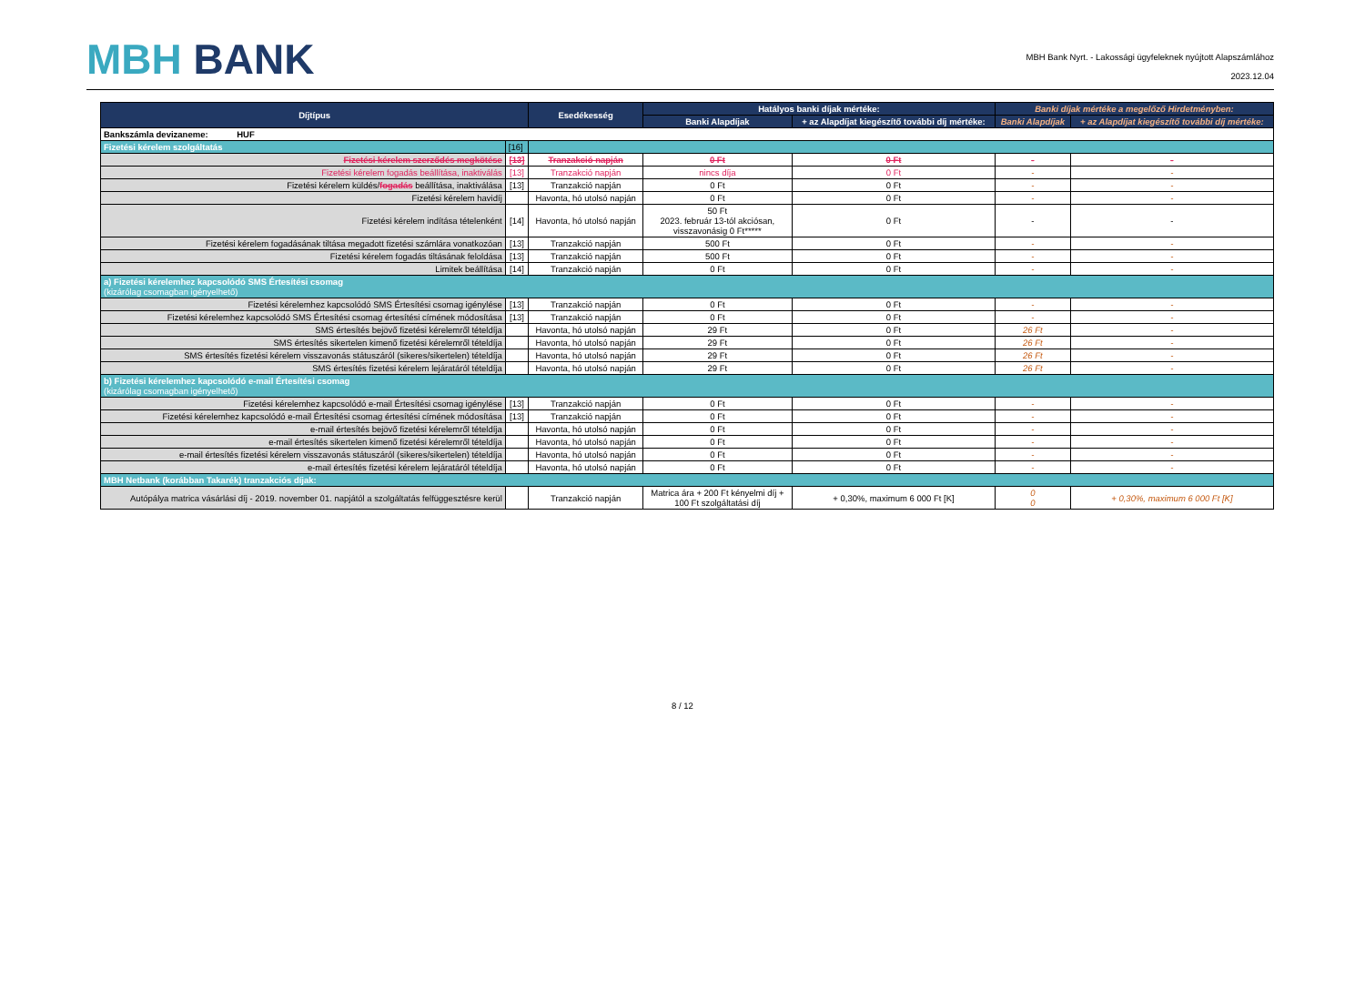MBH BANK
MBH Bank Nyrt. - Lakossági ügyfeleknek nyújtott Alapszámlához
2023.12.04
| Díjtípus | | Esedékesség | Hatályos banki díjak mértéke: | | Banki díjak mértéke a megelőző Hirdetményben: | |
| --- | --- | --- | --- | --- | --- | --- |
| | | | Banki Alapdíjak | + az Alapdíjat kiegészítő további díj mértéke: | Banki Alapdíjak | + az Alapdíjat kiegészítő további díj mértéke: |
| Bankszámla devizaneme: HUF | | | | | | |
| Fizetési kérelem szolgáltatás | [16] | | | | | |
| Fizetési kérelem szerződés megkötése | [13] | Tranzakció napján | 0 Ft | 0 Ft | - | - |
| Fizetési kérelem fogadás beállítása, inaktiválás | [13] | Tranzakció napján | nincs díja | 0 Ft | - | - |
| Fizetési kérelem küldés/ fogadás beállítása, inaktiválása | [13] | Tranzakció napján | 0 Ft | 0 Ft | - | - |
| Fizetési kérelem havidíj | | Havonta, hó utolsó napján | 0 Ft | 0 Ft | - | - |
| Fizetési kérelem indítása tételenként | [14] | Havonta, hó utolsó napján | 50 Ft 2023. február 13-tól akciósan, visszavonásig 0 Ft***** | 0 Ft | - | - |
| Fizetési kérelem fogadásának tiltása megadott fizetési számlára vonatkozóan | [13] | Tranzakció napján | 500 Ft | 0 Ft | - | - |
| Fizetési kérelem fogadás tiltásának feloldása | [13] | Tranzakció napján | 500 Ft | 0 Ft | - | - |
| Limitek beállítása | [14] | Tranzakció napján | 0 Ft | 0 Ft | - | - |
| a) Fizetési kérelemhez kapcsolódó SMS Értesítési csomag (kizárólag csomagban igényelhető) | | | | | | |
| Fizetési kérelemhez kapcsolódó SMS Értesítési csomag igénylése | [13] | Tranzakció napján | 0 Ft | 0 Ft | - | - |
| Fizetési kérelemhez kapcsolódó SMS Értesítési csomag értesítési címének módosítása | [13] | Tranzakció napján | 0 Ft | 0 Ft | - | - |
| SMS értesítés bejövő fizetési kérelemről tételdíja | | Havonta, hó utolsó napján | 29 Ft | 0 Ft | 26 Ft | - |
| SMS értesítés sikertelen kimenő fizetési kérelemről tételdíja | | Havonta, hó utolsó napján | 29 Ft | 0 Ft | 26 Ft | - |
| SMS értesítés fizetési kérelem visszavonás státuszáról (sikeres/sikertelen) tételdíja | | Havonta, hó utolsó napján | 29 Ft | 0 Ft | 26 Ft | - |
| SMS értesítés fizetési kérelem lejáratáról tételdíja | | Havonta, hó utolsó napján | 29 Ft | 0 Ft | 26 Ft | - |
| b) Fizetési kérelemhez kapcsolódó e-mail Értesítési csomag (kizárólag csomagban igényelhető) | | | | | | |
| Fizetési kérelemhez kapcsolódó e-mail Értesítési csomag igénylése | [13] | Tranzakció napján | 0 Ft | 0 Ft | - | - |
| Fizetési kérelemhez kapcsolódó e-mail Értesítési csomag értesítési címének módosítása | [13] | Tranzakció napján | 0 Ft | 0 Ft | - | - |
| e-mail értesítés bejövő fizetési kérelemről tételdíja | | Havonta, hó utolsó napján | 0 Ft | 0 Ft | - | - |
| e-mail értesítés sikertelen kimenő fizetési kérelemről tételdíja | | Havonta, hó utolsó napján | 0 Ft | 0 Ft | - | - |
| e-mail értesítés fizetési kérelem visszavonás státuszáról (sikeres/sikertelen) tételdíja | | Havonta, hó utolsó napján | 0 Ft | 0 Ft | - | - |
| e-mail értesítés fizetési kérelem lejáratáról tételdíja | | Havonta, hó utolsó napján | 0 Ft | 0 Ft | - | - |
| MBH Netbank (korábban Takarék) tranzakciós díjak: | | | | | | |
| Autópálya matrica vásárlási díj - 2019. november 01. napjától a szolgáltatás felfüggesztésre kerül | | Tranzakció napján | Matrica ára + 200 Ft kényelmi díj + 100 Ft szolgáltatási díj | + 0,30%, maximum 6 000 Ft [K] | 0 0 | + 0,30%, maximum 6 000 Ft [K] |
8 / 12